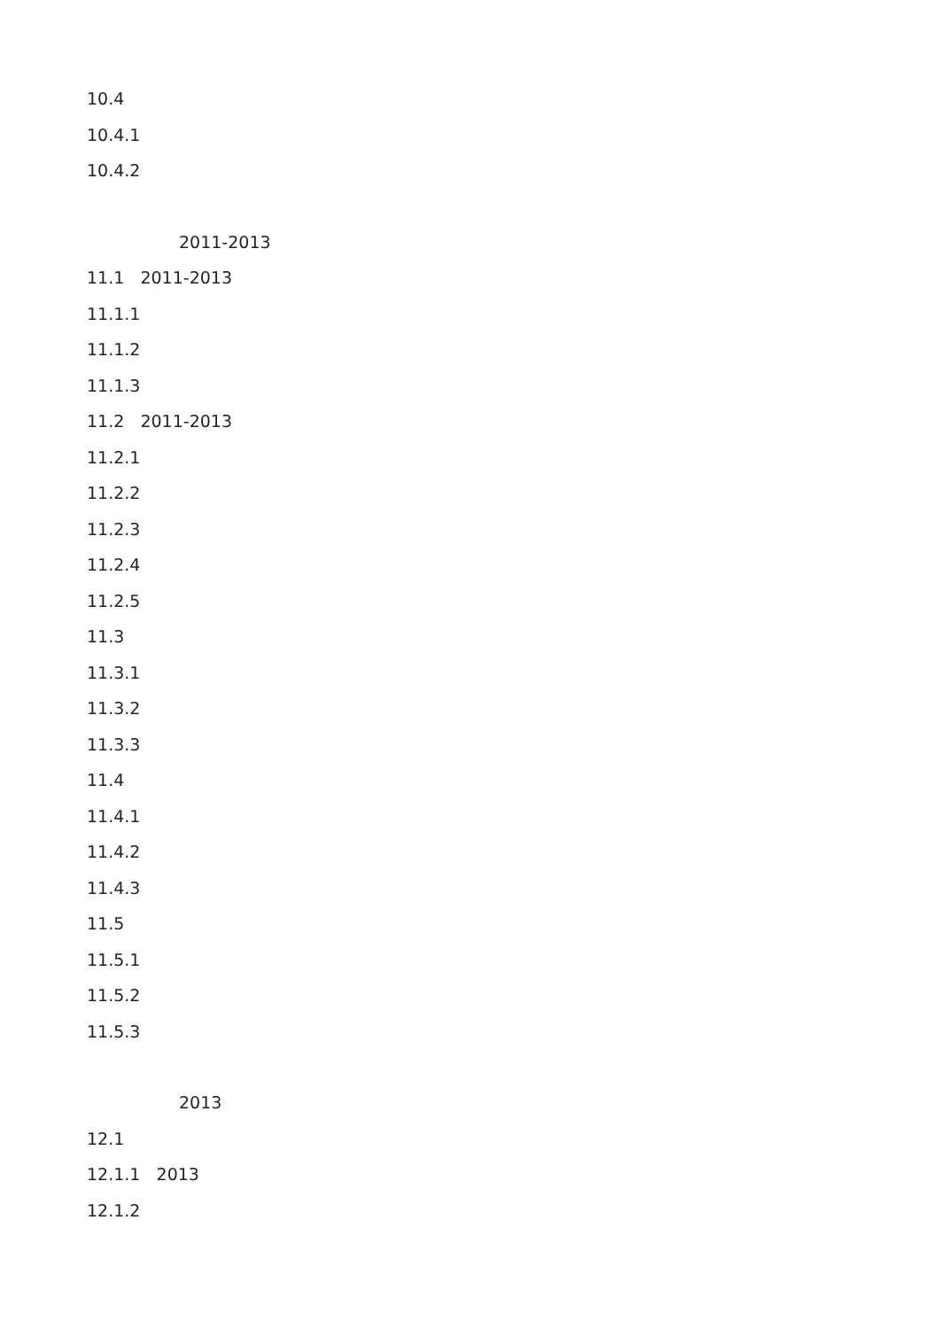10.4
10.4.1
10.4.2
2011-2013
11.1 2011-2013
11.1.1
11.1.2
11.1.3
11.2 2011-2013
11.2.1
11.2.2
11.2.3
11.2.4
11.2.5
11.3
11.3.1
11.3.2
11.3.3
11.4
11.4.1
11.4.2
11.4.3
11.5
11.5.1
11.5.2
11.5.3
2013
12.1
12.1.1 2013
12.1.2